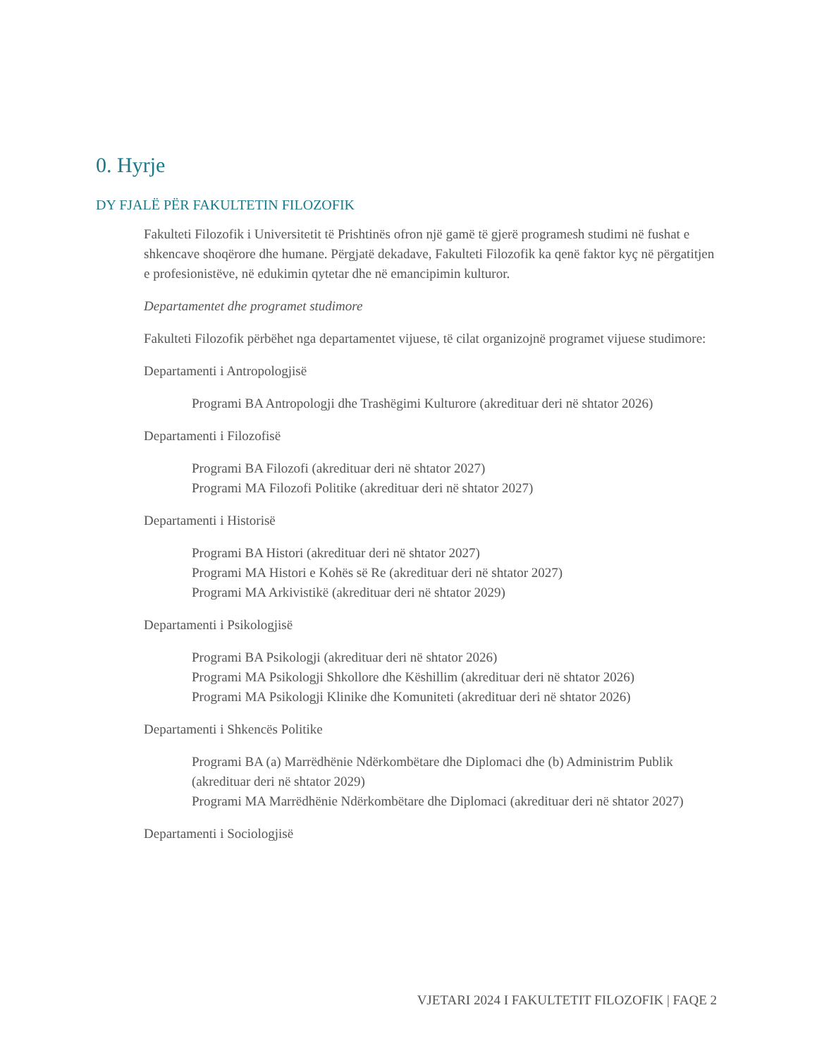0. Hyrje
DY FJALË PËR FAKULTETIN FILOZOFIK
Fakulteti Filozofik i Universitetit të Prishtinës ofron një gamë të gjerë programesh studimi në fushat e shkencave shoqërore dhe humane. Përgjatë dekadave, Fakulteti Filozofik ka qenë faktor kyç në përgatitjen e profesionistëve, në edukimin qytetar dhe në emancipimin kulturor.
Departamentet dhe programet studimore
Fakulteti Filozofik përbëhet nga departamentet vijuese, të cilat organizojnë programet vijuese studimore:
Departamenti i Antropologjisë
Programi BA Antropologji dhe Trashëgimi Kulturore (akredituar deri në shtator 2026)
Departamenti i Filozofisë
Programi BA Filozofi (akredituar deri në shtator 2027)
Programi MA Filozofi Politike (akredituar deri në shtator 2027)
Departamenti i Historisë
Programi BA Histori (akredituar deri në shtator 2027)
Programi MA Histori e Kohës së Re (akredituar deri në shtator 2027)
Programi MA Arkivistikë (akredituar deri në shtator 2029)
Departamenti i Psikologjisë
Programi BA Psikologji (akredituar deri në shtator 2026)
Programi MA Psikologji Shkollore dhe Këshillim (akredituar deri në shtator 2026)
Programi MA Psikologji Klinike dhe Komuniteti (akredituar deri në shtator 2026)
Departamenti i Shkencës Politike
Programi BA (a) Marrëdhënie Ndërkombëtare dhe Diplomaci dhe (b) Administrim Publik (akredituar deri në shtator 2029)
Programi MA Marrëdhënie Ndërkombëtare dhe Diplomaci (akredituar deri në shtator 2027)
Departamenti i Sociologjisë
VJETARI 2024 I FAKULTETIT FILOZOFIK | FAQE 2